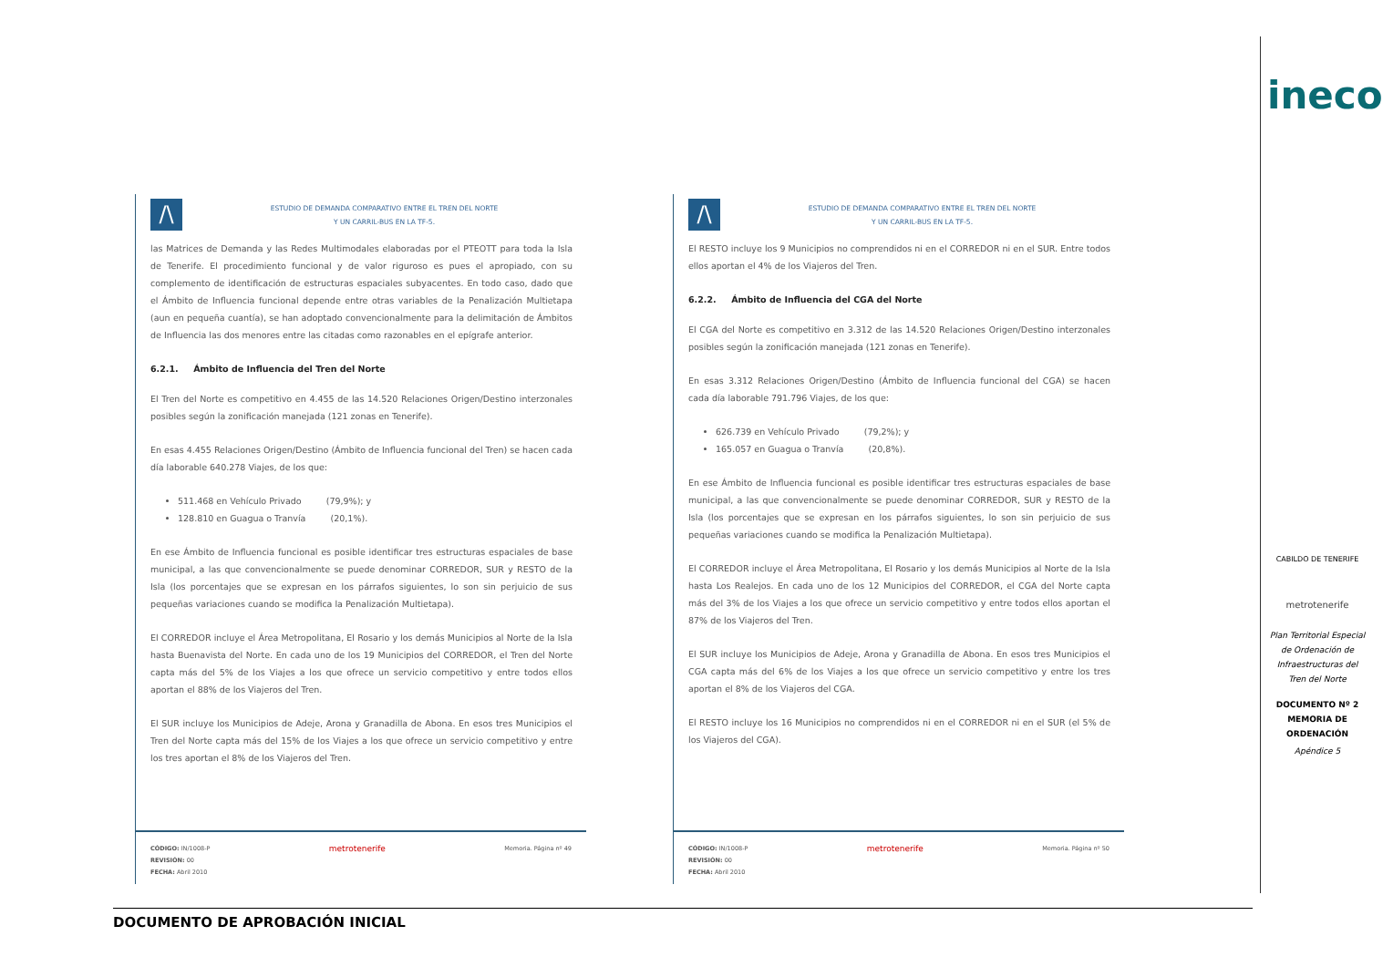/\
ESTUDIO DE DEMANDA COMPARATIVO ENTRE EL TREN DEL NORTE
Y UN CARRIL-BUS EN LA TF-5.
las Matrices de Demanda y las Redes Multimodales elaboradas por el PTEOTT para toda la Isla de Tenerife. El procedimiento funcional y de valor riguroso es pues el apropiado, con su complemento de identificación de estructuras espaciales subyacentes. En todo caso, dado que el Ámbito de Influencia funcional depende entre otras variables de la Penalización Multietapa (aun en pequeña cuantía), se han adoptado convencionalmente para la delimitación de Ámbitos de Influencia las dos menores entre las citadas como razonables en el epígrafe anterior.
6.2.1. Ámbito de Influencia del Tren del Norte
El Tren del Norte es competitivo en 4.455 de las 14.520 Relaciones Origen/Destino interzonales posibles según la zonificación manejada (121 zonas en Tenerife).
En esas 4.455 Relaciones Origen/Destino (Ámbito de Influencia funcional del Tren) se hacen cada día laborable 640.278 Viajes, de los que:
511.468 en Vehículo Privado (79,9%); y
128.810 en Guagua o Tranvía (20,1%).
En ese Ámbito de Influencia funcional es posible identificar tres estructuras espaciales de base municipal, a las que convencionalmente se puede denominar CORREDOR, SUR y RESTO de la Isla (los porcentajes que se expresan en los párrafos siguientes, lo son sin perjuicio de sus pequeñas variaciones cuando se modifica la Penalización Multietapa).
El CORREDOR incluye el Área Metropolitana, El Rosario y los demás Municipios al Norte de la Isla hasta Buenavista del Norte. En cada uno de los 19 Municipios del CORREDOR, el Tren del Norte capta más del 5% de los Viajes a los que ofrece un servicio competitivo y entre todos ellos aportan el 88% de los Viajeros del Tren.
El SUR incluye los Municipios de Adeje, Arona y Granadilla de Abona. En esos tres Municipios el Tren del Norte capta más del 15% de los Viajes a los que ofrece un servicio competitivo y entre los tres aportan el 8% de los Viajeros del Tren.
CÓDIGO: IN/1008-P
REVISIÓN: 00
FECHA: Abril 2010
metrotenerife
Memoria. Página nº 49
/\
ESTUDIO DE DEMANDA COMPARATIVO ENTRE EL TREN DEL NORTE
Y UN CARRIL-BUS EN LA TF-5.
El RESTO incluye los 9 Municipios no comprendidos ni en el CORREDOR ni en el SUR. Entre todos ellos aportan el 4% de los Viajeros del Tren.
6.2.2. Ámbito de Influencia del CGA del Norte
El CGA del Norte es competitivo en 3.312 de las 14.520 Relaciones Origen/Destino interzonales posibles según la zonificación manejada (121 zonas en Tenerife).
En esas 3.312 Relaciones Origen/Destino (Ámbito de Influencia funcional del CGA) se hacen cada día laborable 791.796 Viajes, de los que:
626.739 en Vehículo Privado (79,2%); y
165.057 en Guagua o Tranvía (20,8%).
En ese Ámbito de Influencia funcional es posible identificar tres estructuras espaciales de base municipal, a las que convencionalmente se puede denominar CORREDOR, SUR y RESTO de la Isla (los porcentajes que se expresan en los párrafos siguientes, lo son sin perjuicio de sus pequeñas variaciones cuando se modifica la Penalización Multietapa).
El CORREDOR incluye el Área Metropolitana, El Rosario y los demás Municipios al Norte de la Isla hasta Los Realejos. En cada uno de los 12 Municipios del CORREDOR, el CGA del Norte capta más del 3% de los Viajes a los que ofrece un servicio competitivo y entre todos ellos aportan el 87% de los Viajeros del Tren.
El SUR incluye los Municipios de Adeje, Arona y Granadilla de Abona. En esos tres Municipios el CGA capta más del 6% de los Viajes a los que ofrece un servicio competitivo y entre los tres aportan el 8% de los Viajeros del CGA.
El RESTO incluye los 16 Municipios no comprendidos ni en el CORREDOR ni en el SUR (el 5% de los Viajeros del CGA).
CÓDIGO: IN/1008-P
REVISIÓN: 00
FECHA: Abril 2010
metrotenerife
Memoria. Página nº 50
ineco
CABILDO DE TENERIFE
metrotenerife
Plan Territorial Especial de Ordenación de Infraestructuras del Tren del Norte
DOCUMENTO Nº 2
MEMORIA DE ORDENACIÓN
Apéndice 5
DOCUMENTO DE APROBACIÓN INICIAL